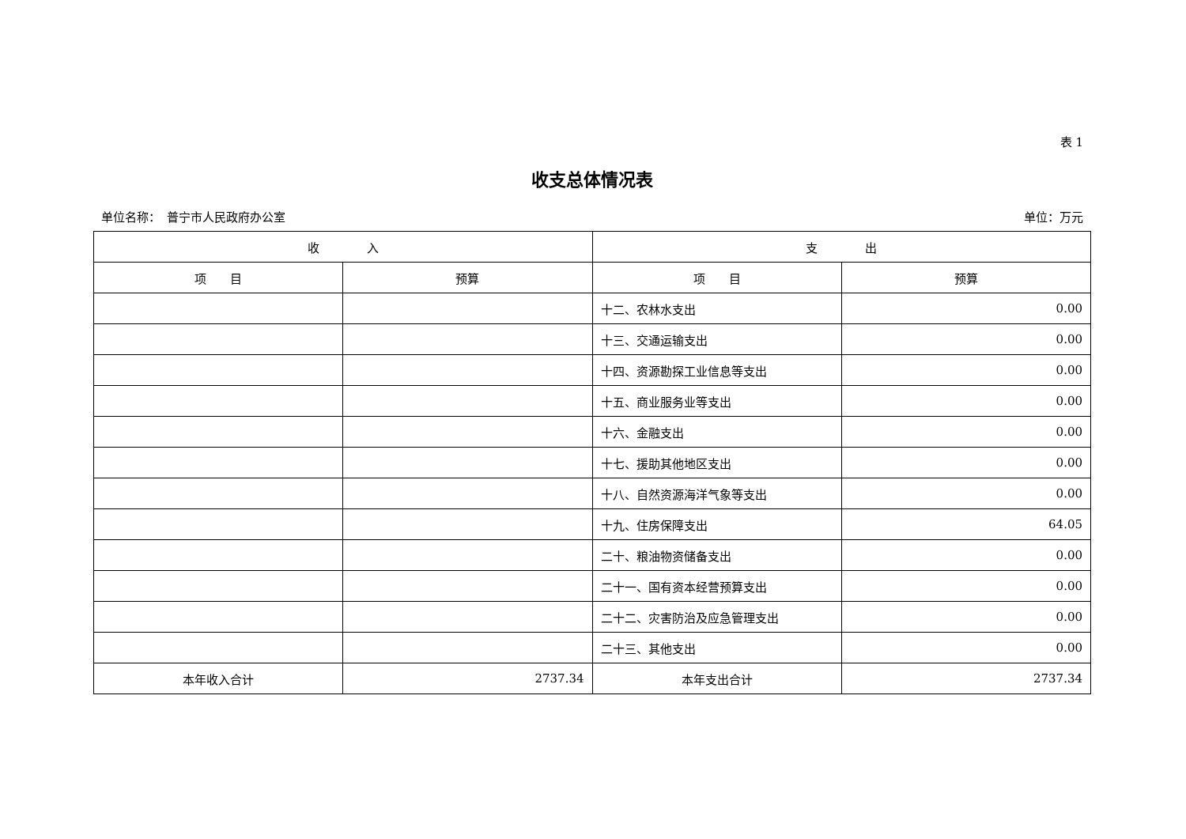表 1
收支总体情况表
单位名称：　普宁市人民政府办公室 单位：万元
| 收 入 | | 支 出 | |
| --- | --- | --- | --- |
| 项 目 | 预算 | 项 目 | 预算 |
| | | 十二、农林水支出 | 0.00 |
| | | 十三、交通运输支出 | 0.00 |
| | | 十四、资源勘探工业信息等支出 | 0.00 |
| | | 十五、商业服务业等支出 | 0.00 |
| | | 十六、金融支出 | 0.00 |
| | | 十七、援助其他地区支出 | 0.00 |
| | | 十八、自然资源海洋气象等支出 | 0.00 |
| | | 十九、住房保障支出 | 64.05 |
| | | 二十、粮油物资储备支出 | 0.00 |
| | | 二十一、国有资本经营预算支出 | 0.00 |
| | | 二十二、灾害防治及应急管理支出 | 0.00 |
| | | 二十三、其他支出 | 0.00 |
| 本年收入合计 | 2737.34 | 本年支出合计 | 2737.34 |